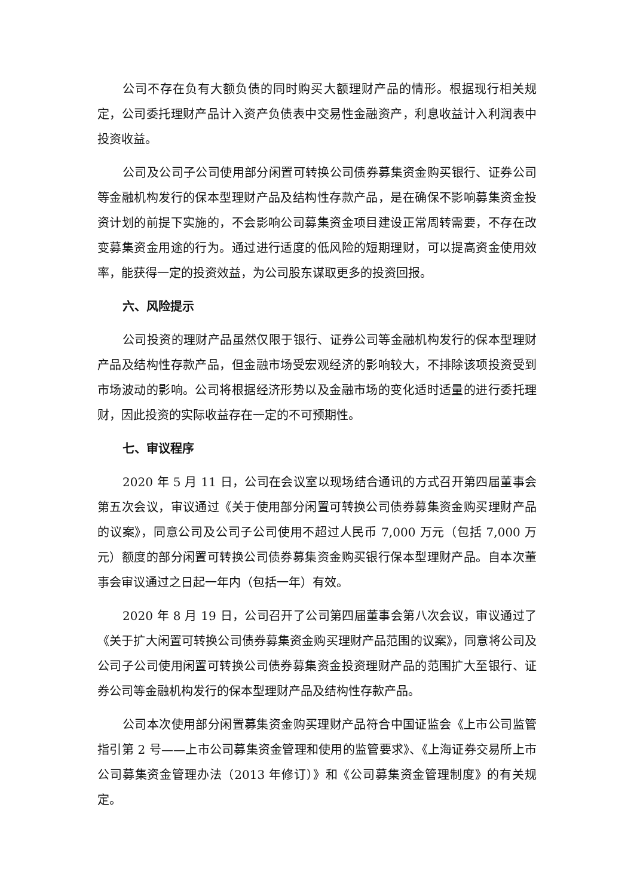公司不存在负有大额负债的同时购买大额理财产品的情形。根据现行相关规定，公司委托理财产品计入资产负债表中交易性金融资产，利息收益计入利润表中投资收益。
公司及公司子公司使用部分闲置可转换公司债券募集资金购买银行、证券公司等金融机构发行的保本型理财产品及结构性存款产品，是在确保不影响募集资金投资计划的前提下实施的，不会影响公司募集资金项目建设正常周转需要，不存在改变募集资金用途的行为。通过进行适度的低风险的短期理财，可以提高资金使用效率，能获得一定的投资效益，为公司股东谋取更多的投资回报。
六、风险提示
公司投资的理财产品虽然仅限于银行、证券公司等金融机构发行的保本型理财产品及结构性存款产品，但金融市场受宏观经济的影响较大，不排除该项投资受到市场波动的影响。公司将根据经济形势以及金融市场的变化适时适量的进行委托理财，因此投资的实际收益存在一定的不可预期性。
七、审议程序
2020 年 5 月 11 日，公司在会议室以现场结合通讯的方式召开第四届董事会第五次会议，审议通过《关于使用部分闲置可转换公司债券募集资金购买理财产品的议案》，同意公司及公司子公司使用不超过人民币 7,000 万元（包括 7,000 万元）额度的部分闲置可转换公司债券募集资金购买银行保本型理财产品。自本次董事会审议通过之日起一年内（包括一年）有效。
2020 年 8 月 19 日，公司召开了公司第四届董事会第八次会议，审议通过了《关于扩大闲置可转换公司债券募集资金购买理财产品范围的议案》，同意将公司及公司子公司使用闲置可转换公司债券募集资金投资理财产品的范围扩大至银行、证券公司等金融机构发行的保本型理财产品及结构性存款产品。
公司本次使用部分闲置募集资金购买理财产品符合中国证监会《上市公司监管指引第 2 号——上市公司募集资金管理和使用的监管要求》、《上海证券交易所上市公司募集资金管理办法（2013 年修订）》和《公司募集资金管理制度》的有关规定。